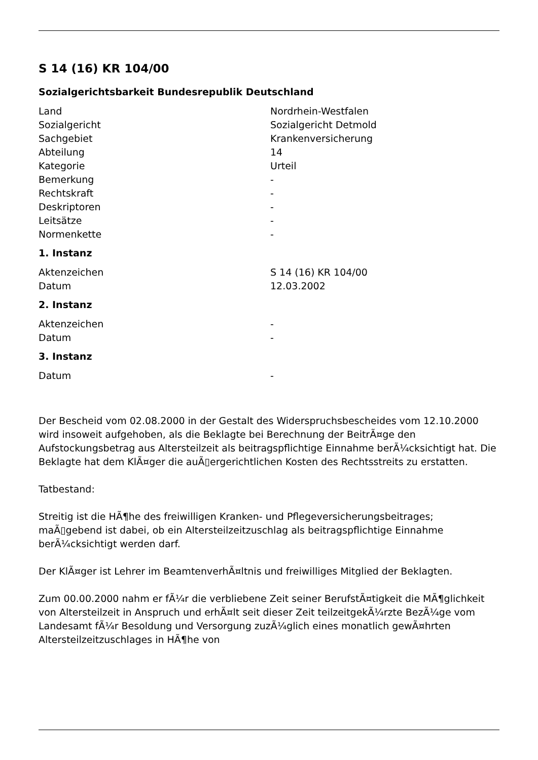S 14 (16) KR 104/00
Sozialgerichtsbarkeit Bundesrepublik Deutschland
| Land | Nordrhein-Westfalen |
| Sozialgericht | Sozialgericht Detmold |
| Sachgebiet | Krankenversicherung |
| Abteilung | 14 |
| Kategorie | Urteil |
| Bemerkung | - |
| Rechtskraft | - |
| Deskriptoren | - |
| Leitsätze | - |
| Normenkette | - |
1. Instanz
| Aktenzeichen | S 14 (16) KR 104/00 |
| Datum | 12.03.2002 |
2. Instanz
| Aktenzeichen | - |
| Datum | - |
3. Instanz
| Datum | - |
Der Bescheid vom 02.08.2000 in der Gestalt des Widerspruchsbescheides vom 12.10.2000 wird insoweit aufgehoben, als die Beklagte bei Berechnung der BeitrÃ¤ge den Aufstockungsbetrag aus Altersteilzeit als beitragspflichtige Einnahme berÃ¼cksichtigt hat. Die Beklagte hat dem KlÃ¤ger die auÃ▯ergerichtlichen Kosten des Rechtsstreits zu erstatten.
Tatbestand:
Streitig ist die HÃ¶he des freiwilligen Kranken- und Pflegeversicherungsbeitrages; maÃ▯gebend ist dabei, ob ein Altersteilzeitzuschlag als beitragspflichtige Einnahme berÃ¼cksichtigt werden darf.
Der KlÃ¤ger ist Lehrer im BeamtenverhÃ¤ltnis und freiwilliges Mitglied der Beklagten.
Zum 00.00.2000 nahm er fÃ¼r die verbliebene Zeit seiner BerufstÃ¤tigkeit die MÃ¶glichkeit von Altersteilzeit in Anspruch und erhÃ¤lt seit dieser Zeit teilzeitgekÃ¼rzte BezÃ¼ge vom Landesamt fÃ¼r Besoldung und Versorgung zuzÃ¼glich eines monatlich gewÃ¤hrten Altersteilzeitzuschlages in HÃ¶he von